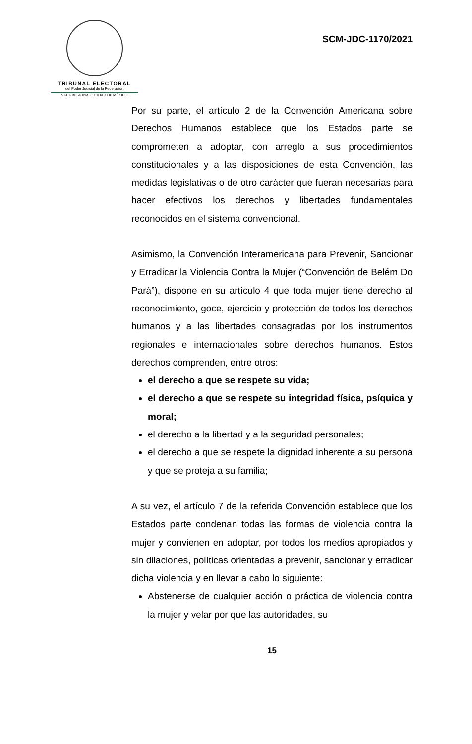TRIBUNAL ELECTORAL
del Poder Judicial de la Federación
SALA REGIONAL CIUDAD DE MÉXICO
SCM-JDC-1170/2021
Por su parte, el artículo 2 de la Convención Americana sobre Derechos Humanos establece que los Estados parte se comprometen a adoptar, con arreglo a sus procedimientos constitucionales y a las disposiciones de esta Convención, las medidas legislativas o de otro carácter que fueran necesarias para hacer efectivos los derechos y libertades fundamentales reconocidos en el sistema convencional.
Asimismo, la Convención Interamericana para Prevenir, Sancionar y Erradicar la Violencia Contra la Mujer (“Convención de Belém Do Pará”), dispone en su artículo 4 que toda mujer tiene derecho al reconocimiento, goce, ejercicio y protección de todos los derechos humanos y a las libertades consagradas por los instrumentos regionales e internacionales sobre derechos humanos. Estos derechos comprenden, entre otros:
el derecho a que se respete su vida;
el derecho a que se respete su integridad física, psíquica y moral;
el derecho a la libertad y a la seguridad personales;
el derecho a que se respete la dignidad inherente a su persona y que se proteja a su familia;
A su vez, el artículo 7 de la referida Convención establece que los Estados parte condenan todas las formas de violencia contra la mujer y convienen en adoptar, por todos los medios apropiados y sin dilaciones, políticas orientadas a prevenir, sancionar y erradicar dicha violencia y en llevar a cabo lo siguiente:
Abstenerse de cualquier acción o práctica de violencia contra la mujer y velar por que las autoridades, su
15